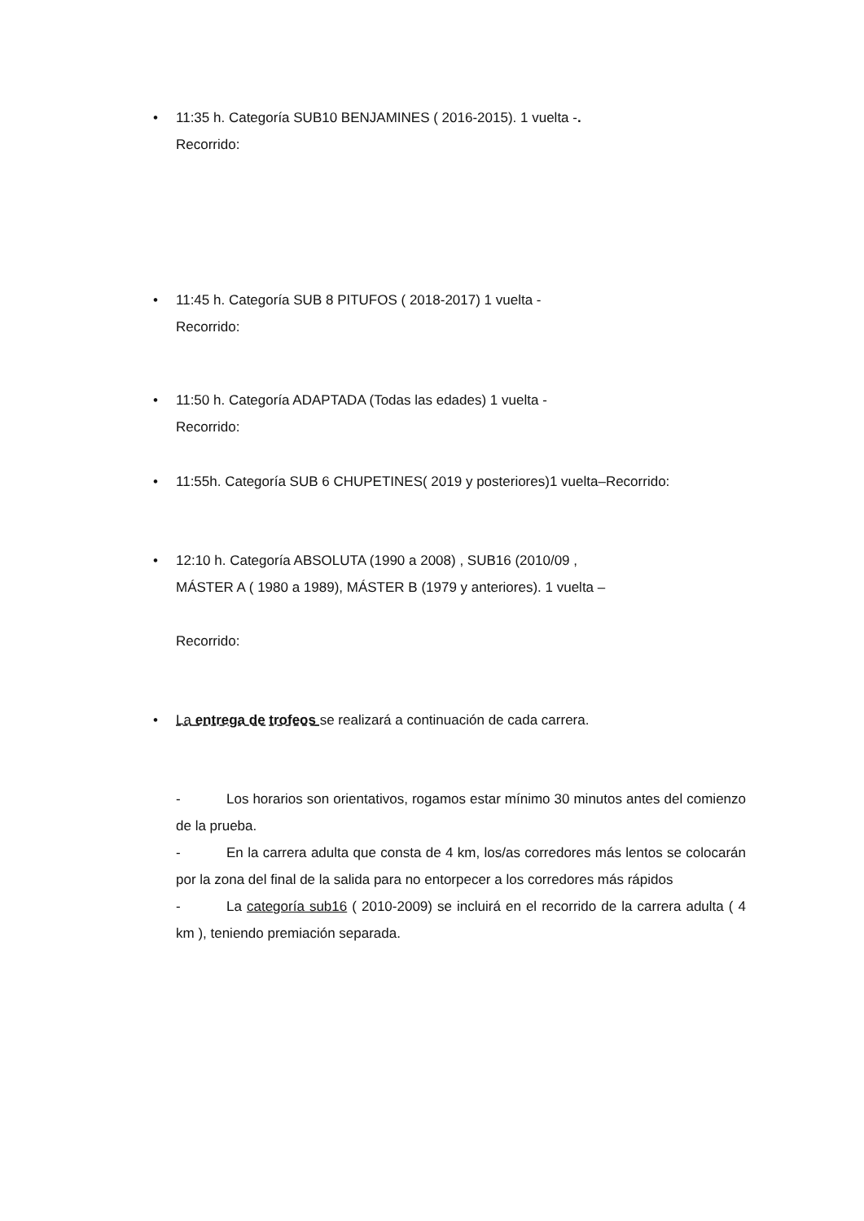• 11:35 h. Categoría SUB10 BENJAMINES ( 2016-2015). 1 vuelta -.
Recorrido:
• 11:45 h. Categoría SUB 8 PITUFOS ( 2018-2017) 1 vuelta -
Recorrido:
• 11:50 h. Categoría ADAPTADA (Todas las edades) 1 vuelta -
Recorrido:
• 11:55h. Categoría SUB 6 CHUPETINES( 2019 y posteriores)1 vuelta–Recorrido:
• 12:10 h. Categoría ABSOLUTA (1990 a 2008) , SUB16 (2010/09 ,
MÁSTER A ( 1980 a 1989), MÁSTER B (1979 y anteriores). 1 vuelta –
Recorrido:
• La entrega de trofeos se realizará a continuación de cada carrera.
- Los horarios son orientativos, rogamos estar mínimo 30 minutos antes del comienzo de la prueba.
- En la carrera adulta que consta de 4 km, los/as corredores más lentos se colocarán por la zona del final de la salida para no entorpecer a los corredores más rápidos
- La categoría sub16 ( 2010-2009) se incluirá en el recorrido de la carrera adulta ( 4 km ), teniendo premiación separada.